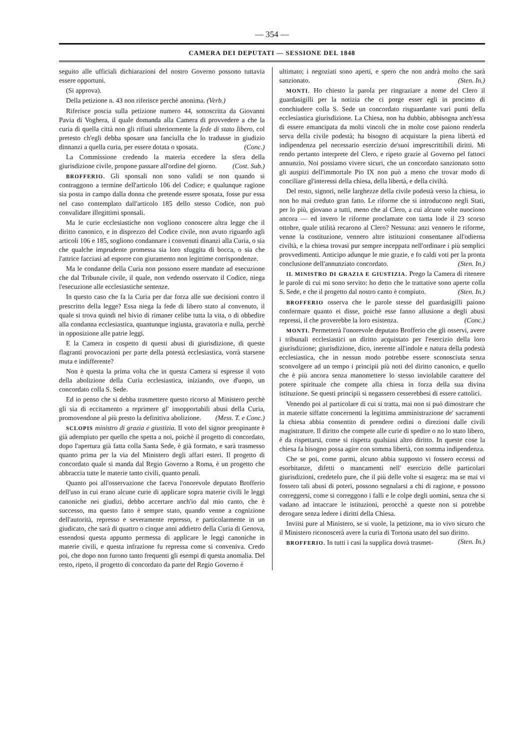— 354 —
CAMERA DEI DEPUTATI — SESSIONE DEL 1848
seguito alle ufficiali dichiarazioni del nostro Governo possono tuttavia essere opportuni.
(Si approva).
Della petizione n. 43 non riferisce perchè anonima. (Verb.)
Riferisce poscia sulla petizione numero 44, sottoscritta da Giovanni Pavia di Voghera, il quale domanda alla Camera di provvedere a che la curia di quella città non gli rifiuti ulteriormente la fede di stato libero, col pretesto ch'egli debba sposare una fanciulla che lo tradusse in giudizio dinnanzi a quella curia, per essere dotata o sposata. (Conc.)
La Commissione credendo la materia eccedere la sfera della giurisdizione civile, propone passare all'ordine del giorno. (Cost. Sub.)
BROFFERIO. Gli sponsali non sono validi se non quando si contraggono a termine dell'articolo 106 del Codice; e qualunque ragione sia posta in campo dalla donna che pretende essere sposata, fosse pur essa nel caso contemplato dall'articolo 185 dello stesso Codice, non può convalidare illegittimi sponsali.
Ma le curie ecclesiastiche non vogliono conoscere altra legge che il diritto canonico, e in disprezzo del Codice civile, non avuto riguardo agli articoli 106 e 185, sogliono condannare i convenuti dinanzi alla Curia, o sia che qualche imprudente promessa sia loro sfuggita di bocca, o sia che l'attrice facciasi ad esporre con giuramento non legittime corrispondenze.
Ma le condanne della Curia non possono essere mandate ad esecuzione che dal Tribunale civile, il quale, non vedendo osservato il Codice, niega l'esecuzione alle ecclesiastiche sentenze.
In questo caso che fa la Curia per dar forza alle sue decisioni contro il prescritto della legge? Essa niega la fede di libero stato al convenuto, il quale si trova quindi nel bivio di rimaner celibe tutta la vita, o di obbedire alla condanna ecclesiastica, quantunque ingiusta, gravatoria e nulla, perchè in opposizione alle patrie leggi.
E la Camera in cospetto di questi abusi di giurisdizione, di queste flagranti provocazioni per parte della potestà ecclesiastica, vorrà starsene muta e indifferente?
Non è questa la prima volta che in questa Camera si espresse il voto della abolizione della Curia ecclesiastica, iniziando, ove d'uopo, un concordato colla S. Sede.
Ed io penso che si debba trasmettere questo ricorso al Ministero perchè gli sia di eccitamento a reprimere gl' insopportabili abusi della Curia, promovendone al più presto la definitiva abolizione. (Mess. T. e Conc.)
SCLOPIS ministro di grazia e giustizia. Il voto del signor preopinante è già adempiuto per quello che spetta a noi, poichè il progetto di concordato, dopo l'apertura già fatta colla Santa Sede, è già formato, e sarà trasmesso quanto prima per la via del Ministero degli affari esteri. Il progetto di concordato quale si manda dal Regio Governo a Roma, è un progetto che abbraccia tutte le materie tanto civili, quanto penali.
Quanto poi all'osservazione che faceva l'onorevole deputato Brofferio dell'uso in cui erano alcune curie di applicare sopra materie civili le leggi canoniche nei giudizi, debbo accertare anch'io dal mio canto, che è successo, ma questo fatto è sempre stato, quando venne a cognizione dell'autorità, represso e severamente represso, e particolarmente in un giudicato, che sarà di quattro o cinque anni addietro della Curia di Genova, essendosi questa appunto permessa di applicare le leggi canoniche in materie civili, e questa infrazione fu repressa come si conveniva. Credo poi, che dopo non furono tanto frequenti gli esempi di questa anomalia. Del resto, ripeto, il progetto di concordato da parte del Regio Governo è
ultimato; i negoziati sono aperti, e spero che non andrà molto che sarà sanzionato. (Sten. In.)
MONTI. Ho chiesto la parola per ringraziare a nome del Clero il guardasigilli per la notizia che ci porge esser egli in procinto di conchiudere colla S. Sede un concordato risguardante vari punti della ecclesiastica giurisdizione. La Chiesa, non ha dubbio, abbisogna anch'essa di essere emancipata da molti vincoli che in molte cose paiono renderla serva della civile podestà; ha bisogno di acquistare la piena libertà ed indipendenza pel necessario esercizio de'suoi imprescrittibili diritti. Mi rendo pertanto interprete del Clero, e ripeto grazie al Governo pel fattoci annunzio. Noi possiamo vivere sicuri, che un concordato sanzionato sotto gli auspizi dell'immortale Pio IX non può a meno che trovar modo di conciliare gl'interessi della chiesa, della libertà, e della civiltà.
Del resto, signori, nelle larghezze della civile podestà verso la chiesa, io non ho mai creduto gran fatto. Le riforme che si introducono negli Stati, per lo più, giovano a tutti, meno che al Clero, a cui alcune volte nuociono ancora — ed invero le riforme proclamate con tanta lode il 23 scorso ottobre, quale utilità recarono al Clero? Nessuna: anzi vennero le riforme, venne la costituzione, vennero altre istituzioni consentanee all'odierna civiltà, e la chiesa trovasi pur sempre inceppata nell'ordinare i più semplici provvedimenti. Anticipo adunque le mie grazie, e fo caldi voti per la pronta conclusione dell'annunziato concordato. (Sten. In.)
IL MINISTRO DI GRAZIA E GIUSTIZIA. Prego la Camera di ritenere le parole di cui mi sono servito: ho detto che le trattative sono aperte colla S. Sede, e che il progetto dal nostro canto è compiuto. (Sten. In.)
BROFFERIO osserva che le parole stesse del guardasigilli paiono confermare quanto ei disse, poichè esse fanno allusione a degli abusi repressi, il che proverebbe la loro esistenza. (Conc.)
MONTI. Permetterà l'onorevole deputato Brofferio che gli osservi, avere i tribunali ecclesiastici un diritto acquistato per l'esercizio della loro giurisdizione; giurisdizione, dico, inerente all'indole e natura della podestà ecclesiastica, che in nessun modo potrebbe essere sconosciuta senza sconvolgere ad un tempo i principii più noti del diritto canonico, e quello che è più ancora senza manomettere lo stesso inviolabile carattere del potere spirituale che compete alla chiesa in forza della sua divina istituzione. Se questi principii si negassero cesserebbesi di essere cattolici.
Venendo poi al particolare di cui si tratta, mai non si può dimostrare che in materie siffatte concernenti la legittima amministrazione de' sacramenti la chiesa abbia consentito di prendere ordini o direzioni dalle civili magistrature. Il diritto che compete alle curie di spedire o no lo stato libero, è da rispettarsi, come si rispetta qualsiasi altro diritto. In queste cose la chiesa fa bisogno possa agire con somma libertà, con somma indipendenza.
Che se poi, come parmi, alcuno abbia supposto vi fossero eccessi od esorbitanze, difetti o mancamenti nell' esercizio delle particolari giurisdizioni, credetelo pure, che il più delle volte si esagera: ma se mai vi fossero tali abusi di poteri, possono segnalarsi a chi di ragione, e possono correggersi, come si correggono i falli e le colpe degli uomini, senza che si vadano ad intaccare le istituzioni, perocchè a queste non si potrebbe derogare senza ledere i diritti della Chiesa.
Inviisi pure al Ministero, se si vuole, la petizione, ma io vivo sicuro che il Ministero riconoscerà avere la curia di Tortona usato del suo diritto. (Sten. In.)
BROFFERIO. In tutti i casi la supplica dovrà trasmet-